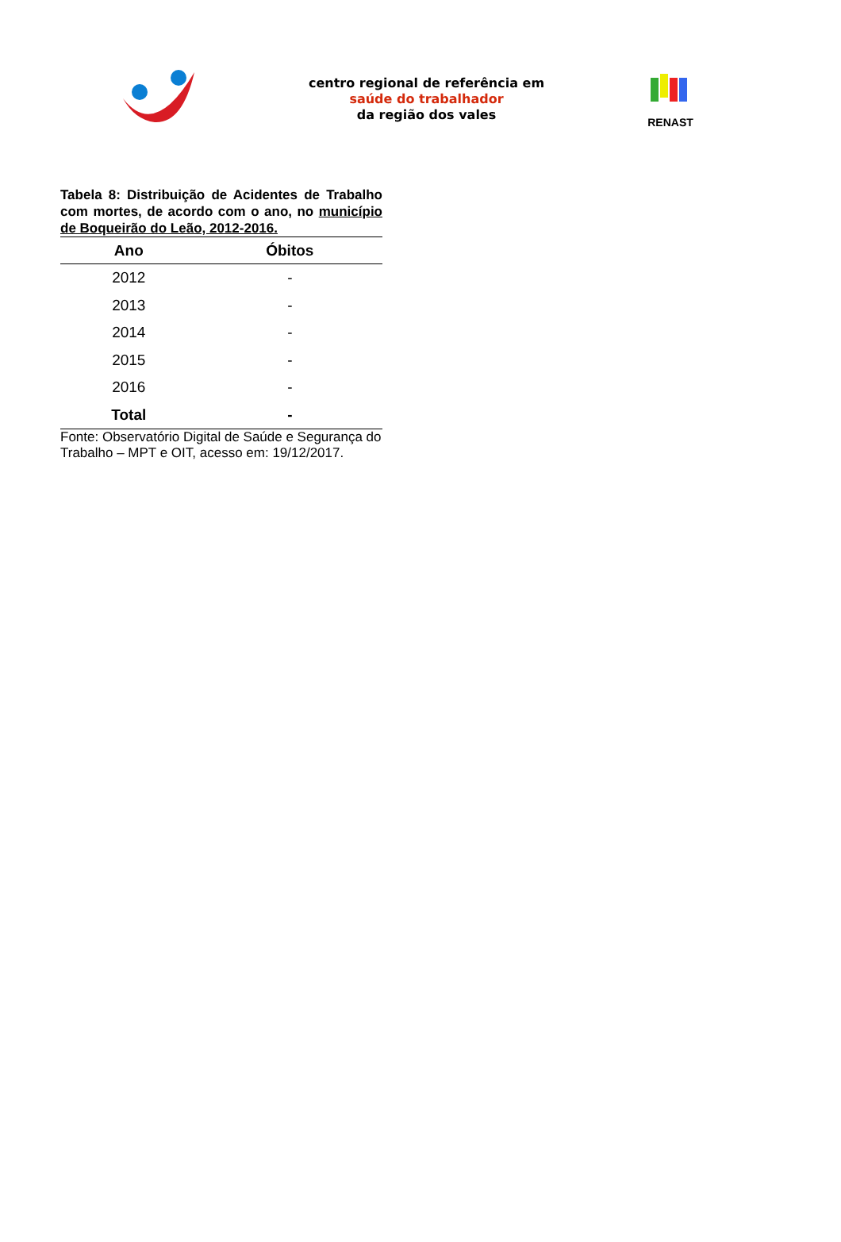centro regional de referência em
saúde do trabalhador
da região dos vales
RENAST
Tabela 8: Distribuição de Acidentes de Trabalho com mortes, de acordo com o ano, no município de Boqueirão do Leão, 2012-2016.
| Ano | Óbitos |
| --- | --- |
| 2012 | - |
| 2013 | - |
| 2014 | - |
| 2015 | - |
| 2016 | - |
| Total | - |
Fonte: Observatório Digital de Saúde e Segurança do Trabalho – MPT e OIT, acesso em: 19/12/2017.